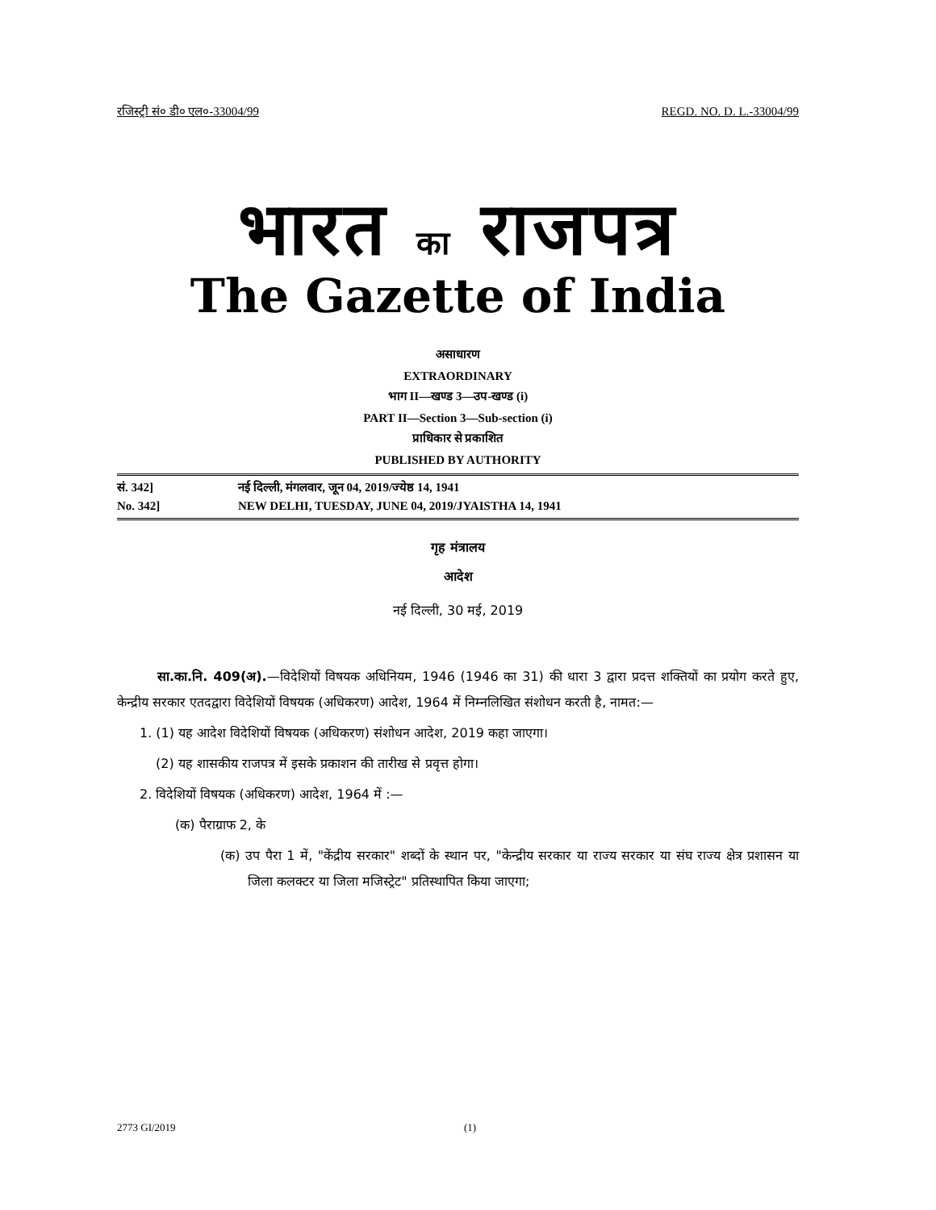रजिस्ट्री सं० डी० एल०-33004/99 REGD. NO. D. L.-33004/99
भारत का राजपत्र
The Gazette of India
असाधारण
EXTRAORDINARY
भाग II—खण्ड 3—उप-खण्ड (i)
PART II—Section 3—Sub-section (i)
प्राधिकार से प्रकाशित
PUBLISHED BY AUTHORITY
सं. 342] नई दिल्ली, मंगलवार, जून 04, 2019/ज्येष्ठ 14, 1941
No. 342] NEW DELHI, TUESDAY, JUNE 04, 2019/JYAISTHA 14, 1941
गृह मंत्रालय
आदेश
नई दिल्ली, 30 मई, 2019
सा.का.नि. 409(अ).—विदेशियों विषयक अधिनियम, 1946 (1946 का 31) की धारा 3 द्वारा प्रदत्त शक्तियों का प्रयोग करते हुए, केन्द्रीय सरकार एतदद्वारा विदेशियों विषयक (अधिकरण) आदेश, 1964 में निम्नलिखित संशोधन करती है, नामत:—
1. (1) यह आदेश विदेशियों विषयक (अधिकरण) संशोधन आदेश, 2019 कहा जाएगा।
(2) यह शासकीय राजपत्र में इसके प्रकाशन की तारीख से प्रवृत्त होगा।
2. विदेशियों विषयक (अधिकरण) आदेश, 1964 में :—
(क) पैराग्राफ 2, के
(क) उप पैरा 1 में, "केंद्रीय सरकार" शब्दों के स्थान पर, "केन्द्रीय सरकार या राज्य सरकार या संघ राज्य क्षेत्र प्रशासन या जिला कलक्टर या जिला मजिस्ट्रेट" प्रतिस्थापित किया जाएगा;
2773 GI/2019 (1)